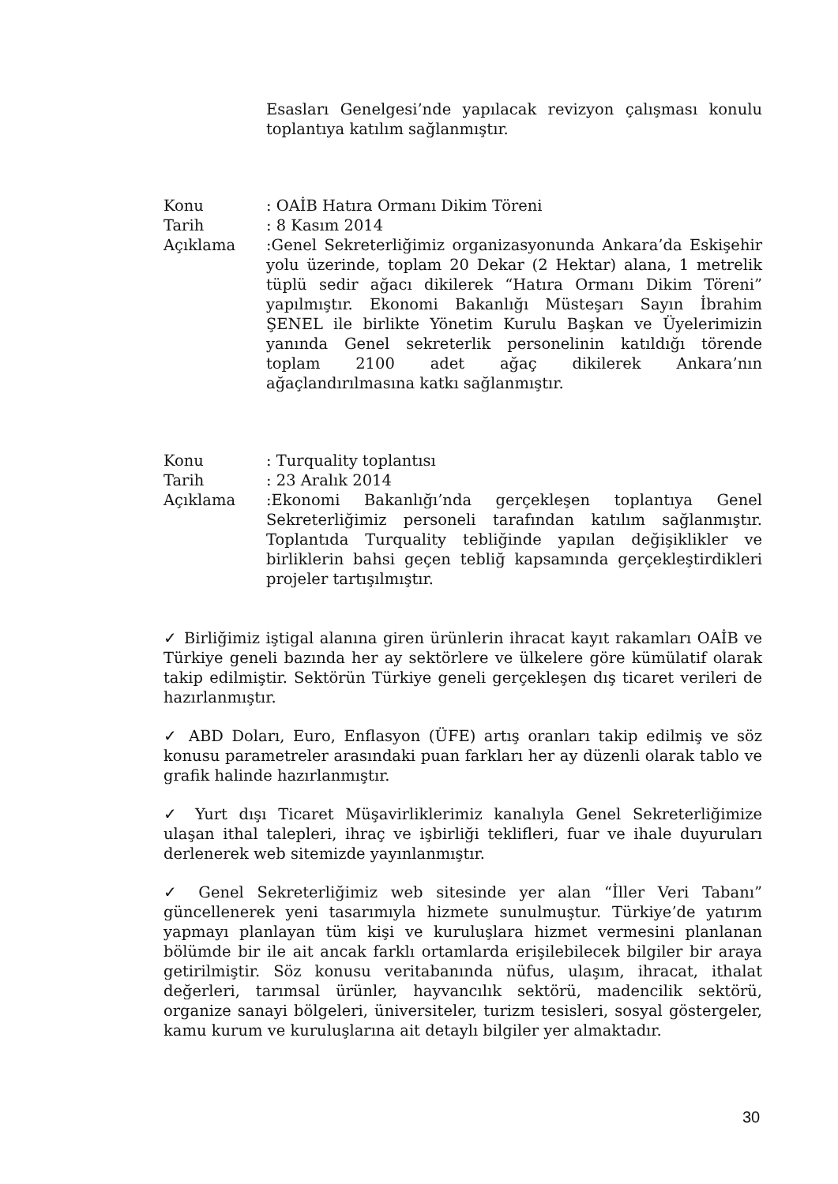Esasları Genelgesi’nde yapılacak revizyon çalışması konulu toplantıya katılım sağlanmıştır.
Konu : OAİB Hatıra Ormanı Dikim Töreni
Tarih : 8 Kasım 2014
Açıklama :Genel Sekreterliğimiz organizasyonunda Ankara’da Eskişehir yolu üzerinde, toplam 20 Dekar (2 Hektar) alana, 1 metrelik tüplü sedir ağacı dikilerek “Hatıra Ormanı Dikim Töreni” yapılmıştır. Ekonomi Bakanlığı Müsteşarı Sayın İbrahim ŞENEL ile birlikte Yönetim Kurulu Başkan ve Üyelerimizin yanında Genel sekreterlik personelinin katıldığı törende toplam 2100 adet ağaç dikilerek Ankara’nın ağaçlandırılmasına katkı sağlanmıştır.
Konu : Turquality toplantısı
Tarih : 23 Aralık 2014
Açıklama :Ekonomi Bakanlığı’nda gerçekleşen toplantıya Genel Sekreterliğimiz personeli tarafından katılım sağlanmıştır. Toplantıda Turquality tebliğinde yapılan değişiklikler ve birliklerin bahsi geçen tebliğ kapsamında gerçekleştirdikleri projeler tartışılmıştır.
✓ Birliğimiz iştigal alanına giren ürünlerin ihracat kayıt rakamları OAİB ve Türkiye geneli bazında her ay sektörlere ve ülkelere göre kümülatif olarak takip edilmiştir. Sektörün Türkiye geneli gerçekleşen dış ticaret verileri de hazırlanmıştır.
✓ ABD Doları, Euro, Enflasyon (ÜFE) artış oranları takip edilmiş ve söz konusu parametreler arasındaki puan farkları her ay düzenli olarak tablo ve grafik halinde hazırlanmıştır.
✓ Yurt dışı Ticaret Müşavirliklerimiz kanalıyla Genel Sekreterliğimize ulaşan ithal talepleri, ihraç ve işbirliği teklifleri, fuar ve ihale duyuruları derlenerek web sitemizde yayınlanmıştır.
✓ Genel Sekreterliğimiz web sitesinde yer alan “İller Veri Tabanı” güncellenerek yeni tasarımıyla hizmete sunulmuştur. Türkiye’de yatırım yapmayı planlayan tüm kişi ve kuruluşlara hizmet vermesini planlanan bölümde bir ile ait ancak farklı ortamlarda erişilebilecek bilgiler bir araya getirilmiştir. Söz konusu veritabanında nüfus, ulaşım, ihracat, ithalat değerleri, tarımsal ürünler, hayvancılık sektörü, madencilik sektörü, organize sanayi bölgeleri, üniversiteler, turizm tesisleri, sosyal göstergeler, kamu kurum ve kuruluşlarına ait detaylı bilgiler yer almaktadır.
30